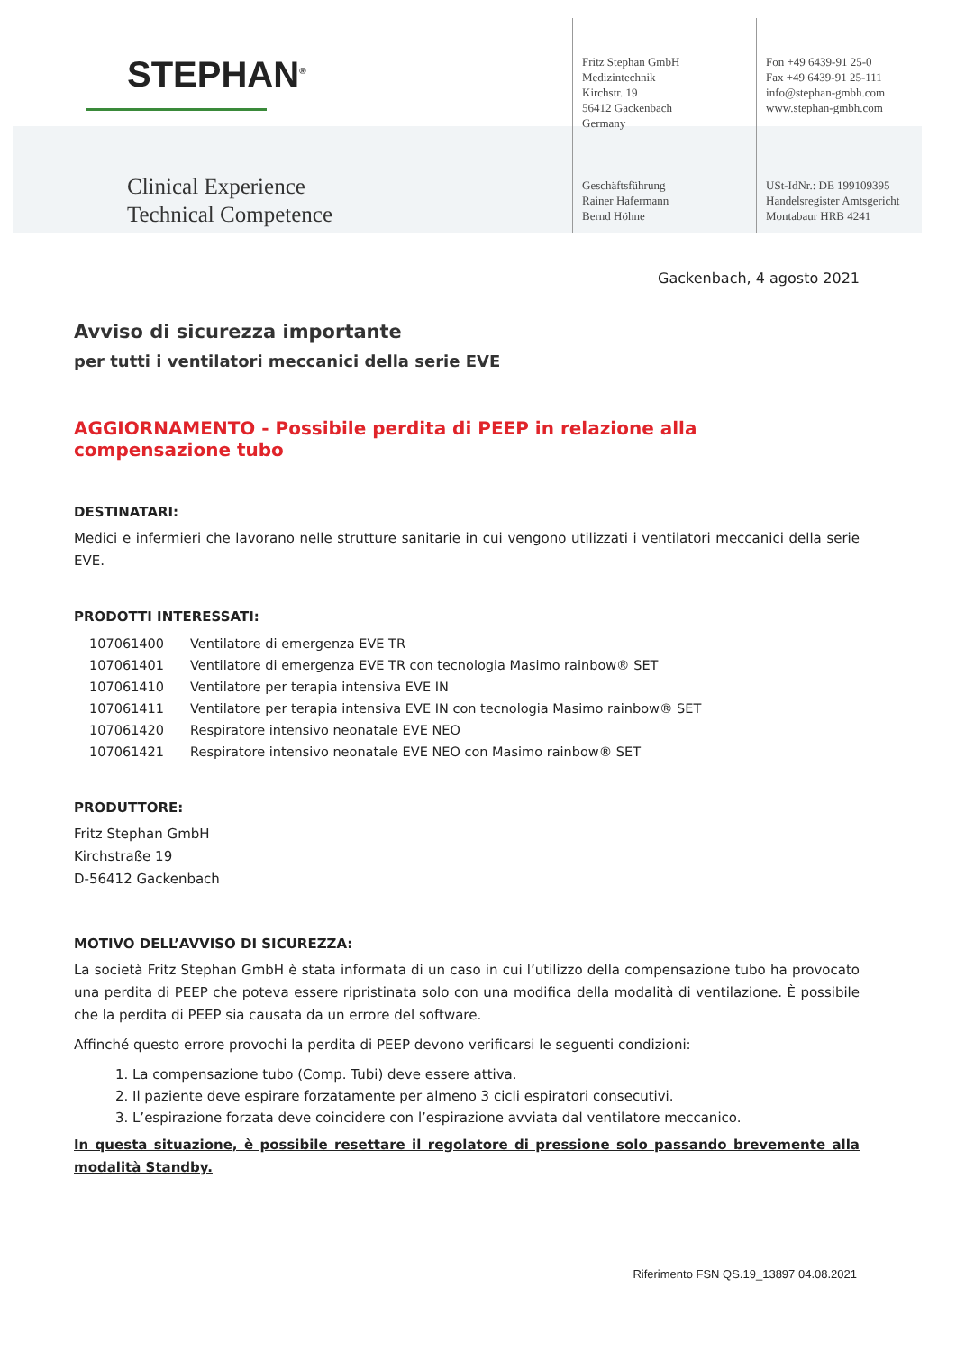STEPHAN<sup>®</sup>
Clinical Experience
Technical Competence
Fritz Stephan GmbH
Medizintechnik
Kirchstr. 19
56412 Gackenbach
Germany
Geschäftsführung
Rainer Hafermann
Bernd Höhne
Fon +49 6439-91 25-0
Fax +49 6439-91 25-111
info@stephan-gmbh.com
www.stephan-gmbh.com
USt-IdNr.: DE 199109395
Handelsregister Amtsgericht
Montabaur HRB 4241
Gackenbach, 4 agosto 2021
Avviso di sicurezza importante
per tutti i ventilatori meccanici della serie EVE
AGGIORNAMENTO - Possibile perdita di PEEP in relazione alla compensazione tubo
DESTINATARI:
Medici e infermieri che lavorano nelle strutture sanitarie in cui vengono utilizzati i ventilatori meccanici della serie EVE.
PRODOTTI INTERESSATI:
| 107061400 | Ventilatore di emergenza EVE TR |
| 107061401 | Ventilatore di emergenza EVE TR con tecnologia Masimo rainbow® SET |
| 107061410 | Ventilatore per terapia intensiva EVE IN |
| 107061411 | Ventilatore per terapia intensiva EVE IN con tecnologia Masimo rainbow® SET |
| 107061420 | Respiratore intensivo neonatale EVE NEO |
| 107061421 | Respiratore intensivo neonatale EVE NEO con Masimo rainbow® SET |
PRODUTTORE:
Fritz Stephan GmbH
Kirchstraße 19
D-56412 Gackenbach
MOTIVO DELL’AVVISO DI SICUREZZA:
La società Fritz Stephan GmbH è stata informata di un caso in cui l’utilizzo della compensazione tubo ha provocato una perdita di PEEP che poteva essere ripristinata solo con una modifica della modalità di ventilazione. È possibile che la perdita di PEEP sia causata da un errore del software.
Affinché questo errore provochi la perdita di PEEP devono verificarsi le seguenti condizioni:
1. La compensazione tubo (Comp. Tubi) deve essere attiva.
2. Il paziente deve espirare forzatamente per almeno 3 cicli espiratori consecutivi.
3. L’espirazione forzata deve coincidere con l’espirazione avviata dal ventilatore meccanico.
In questa situazione, è possibile resettare il regolatore di pressione solo passando brevemente alla modalità Standby.
Riferimento FSN QS.19_13897 04.08.2021